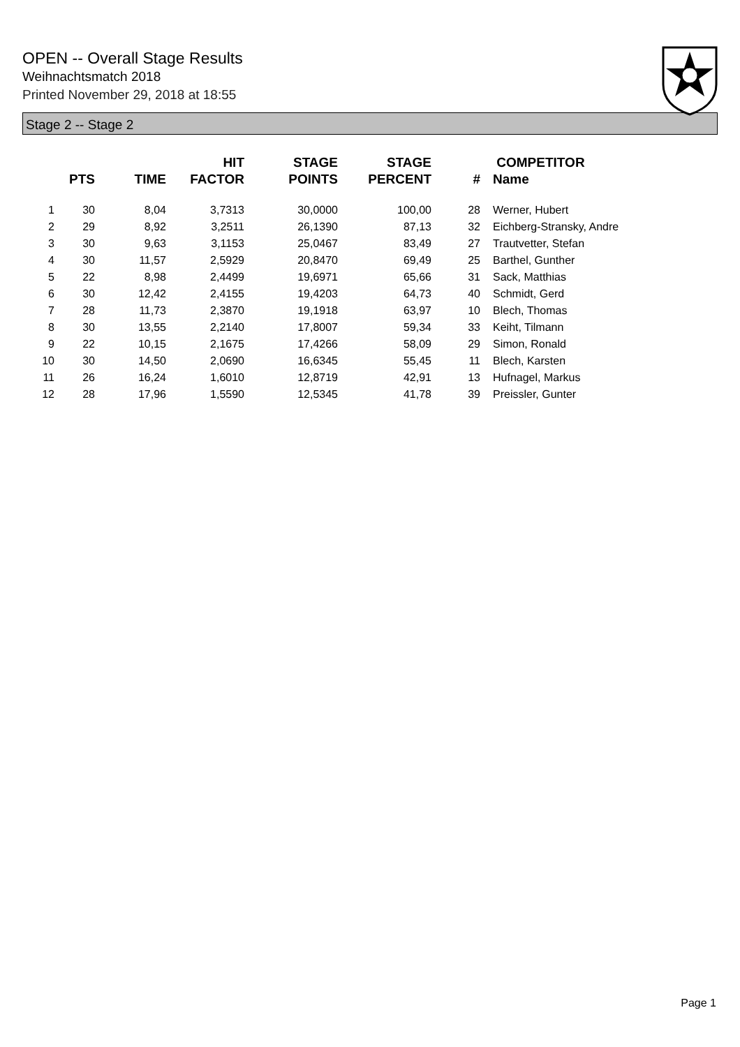OPEN -- Overall Stage Results
Weihnachtsmatch 2018
Printed November 29, 2018 at 18:55
Stage 2 -- Stage 2
| | PTS | TIME | HIT FACTOR | STAGE POINTS | STAGE PERCENT | # | COMPETITOR Name |
| --- | --- | --- | --- | --- | --- | --- | --- |
| 1 | 30 | 8,04 | 3,7313 | 30,0000 | 100,00 | 28 | Werner, Hubert |
| 2 | 29 | 8,92 | 3,2511 | 26,1390 | 87,13 | 32 | Eichberg-Stransky, Andre |
| 3 | 30 | 9,63 | 3,1153 | 25,0467 | 83,49 | 27 | Trautvetter, Stefan |
| 4 | 30 | 11,57 | 2,5929 | 20,8470 | 69,49 | 25 | Barthel, Gunther |
| 5 | 22 | 8,98 | 2,4499 | 19,6971 | 65,66 | 31 | Sack, Matthias |
| 6 | 30 | 12,42 | 2,4155 | 19,4203 | 64,73 | 40 | Schmidt, Gerd |
| 7 | 28 | 11,73 | 2,3870 | 19,1918 | 63,97 | 10 | Blech, Thomas |
| 8 | 30 | 13,55 | 2,2140 | 17,8007 | 59,34 | 33 | Keiht, Tilmann |
| 9 | 22 | 10,15 | 2,1675 | 17,4266 | 58,09 | 29 | Simon, Ronald |
| 10 | 30 | 14,50 | 2,0690 | 16,6345 | 55,45 | 11 | Blech, Karsten |
| 11 | 26 | 16,24 | 1,6010 | 12,8719 | 42,91 | 13 | Hufnagel, Markus |
| 12 | 28 | 17,96 | 1,5590 | 12,5345 | 41,78 | 39 | Preissler, Gunter |
Page 1